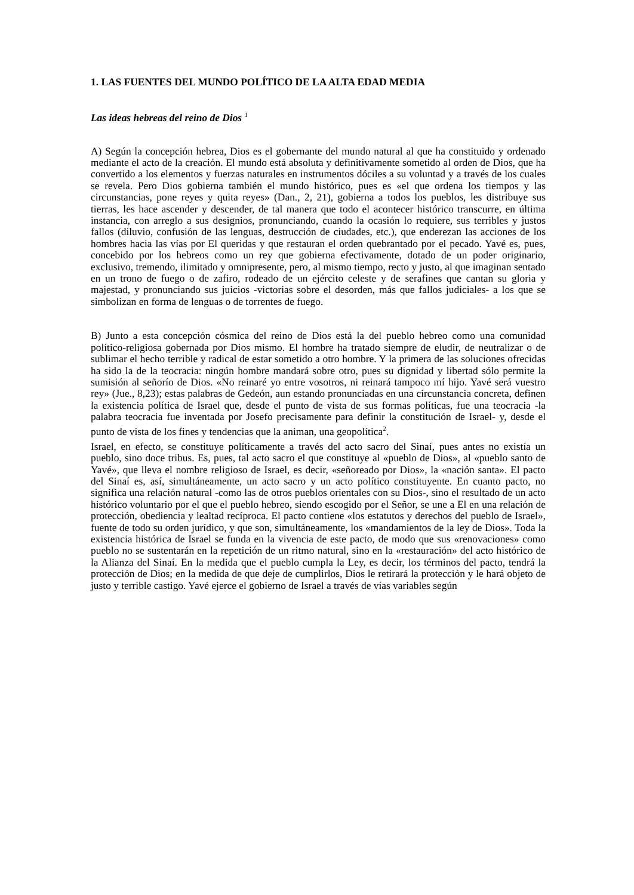1. LAS FUENTES DEL MUNDO POLÍTICO DE LA ALTA EDAD MEDIA
Las ideas hebreas del reino de Dios <sup>1</sup>
A) Según la concepción hebrea, Dios es el gobernante del mundo natural al que ha constituido y ordenado mediante el acto de la creación. El mundo está absoluta y definitivamente sometido al orden de Dios, que ha convertido a los elementos y fuerzas naturales en instrumentos dóciles a su voluntad y a través de los cuales se revela. Pero Dios gobierna también el mundo histórico, pues es «el que ordena los tiempos y las circunstancias, pone reyes y quita reyes» (Dan., 2, 21), gobierna a todos los pueblos, les distribuye sus tierras, les hace ascender y descender, de tal manera que todo el acontecer histórico transcurre, en última instancia, con arreglo a sus designios, pronunciando, cuando la ocasión lo requiere, sus terribles y justos fallos (diluvio, confusión de las lenguas, destrucción de ciudades, etc.), que enderezan las acciones de los hombres hacia las vías por El queridas y que restauran el orden quebrantado por el pecado. Yavé es, pues, concebido por los hebreos como un rey que gobierna efectivamente, dotado de un poder originario, exclusivo, tremendo, ilimitado y omnipresente, pero, al mismo tiempo, recto y justo, al que imaginan sentado en un trono de fuego o de zafiro, rodeado de un ejército celeste y de serafines que cantan su gloria y majestad, y pronunciando sus juicios -victorias sobre el desorden, más que fallos judiciales- a los que se simbolizan en forma de lenguas o de torrentes de fuego.
B) Junto a esta concepción cósmica del reino de Dios está la del pueblo hebreo como una comunidad político-religiosa gobernada por Dios mismo. El hombre ha tratado siempre de eludir, de neutralizar o de sublimar el hecho terrible y radical de estar sometido a otro hombre. Y la primera de las soluciones ofrecidas ha sido la de la teocracia: ningún hombre mandará sobre otro, pues su dignidad y libertad sólo permite la sumisión al señorío de Dios. «No reinaré yo entre vosotros, ni reinará tampoco mí hijo. Yavé será vuestro rey» (Jue., 8,23); estas palabras de Gedeón, aun estando pronunciadas en una circunstancia concreta, definen la existencia política de Israel que, desde el punto de vista de sus formas políticas, fue una teocracia -la palabra teocracia fue inventada por Josefo precisamente para definir la constitución de Israel- y, desde el punto de vista de los fines y tendencias que la animan, una geopolítica<sup>2</sup>.
Israel, en efecto, se constituye políticamente a través del acto sacro del Sinaí, pues antes no existía un pueblo, sino doce tribus. Es, pues, tal acto sacro el que constituye al «pueblo de Dios», al «pueblo santo de Yavé», que lleva el nombre religioso de Israel, es decir, «señoreado por Dios», la «nación santa». El pacto del Sinaí es, así, simultáneamente, un acto sacro y un acto político constituyente. En cuanto pacto, no significa una relación natural -como las de otros pueblos orientales con su Dios-, sino el resultado de un acto histórico voluntario por el que el pueblo hebreo, siendo escogido por el Señor, se une a El en una relación de protección, obediencia y lealtad recíproca. El pacto contiene «los estatutos y derechos del pueblo de Israel», fuente de todo su orden jurídico, y que son, simultáneamente, los «mandamientos de la ley de Dios». Toda la existencia histórica de Israel se funda en la vivencia de este pacto, de modo que sus «renovaciones» como pueblo no se sustentarán en la repetición de un ritmo natural, sino en la «restauración» del acto histórico de la Alianza del Sinaí. En la medida que el pueblo cumpla la Ley, es decir, los términos del pacto, tendrá la protección de Dios; en la medida de que deje de cumplirlos, Dios le retirará la protección y le hará objeto de justo y terrible castigo. Yavé ejerce el gobierno de Israel a través de vías variables según